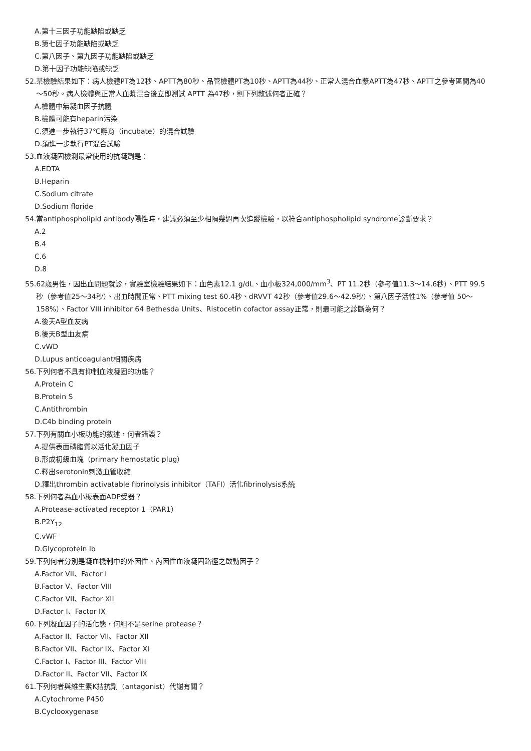A.第十三因子功能缺陷或缺乏
B.第七因子功能缺陷或缺乏
C.第八因子、第九因子功能缺陷或缺乏
D.第十因子功能缺陷或缺乏
52.某檢驗結果如下：病人檢體PT為12秒、APTT為80秒、品管檢體PT為10秒、APTT為44秒、正常人混合血漿APTT為47秒、APTT之參考區間為40～50秒。病人檢體與正常人血漿混合後立即測試 APTT 為47秒，則下列敘述何者正確？
A.檢體中無凝血因子抗體
B.檢體可能有heparin污染
C.須進一步執行37℃孵育（incubate）的混合試驗
D.須進一步執行PT混合試驗
53.血液凝固檢測最常使用的抗凝劑是：
A.EDTA
B.Heparin
C.Sodium citrate
D.Sodium floride
54.當antiphospholipid antibody陽性時，建議必須至少相隔幾週再次追蹤檢驗，以符合antiphospholipid syndrome診斷要求？
A.2
B.4
C.6
D.8
55.62歲男性，因出血問題就診，實驗室檢驗結果如下：血色素12.1 g/dL、血小板324,000/mm<sup>3</sup>、PT 11.2秒（參考值11.3～14.6秒）、PTT 99.5秒（參考值25～34秒）、出血時間正常、PTT mixing test 60.4秒、dRVVT 42秒（參考值29.6～42.9秒）、第八因子活性1%（參考值 50～158%）、Factor VIII inhibitor 64 Bethesda Units、Ristocetin cofactor assay正常，則最可能之診斷為何？
A.後天A型血友病
B.後天B型血友病
C.vWD
D.Lupus anticoagulant相關疾病
56.下列何者不具有抑制血液凝固的功能？
A.Protein C
B.Protein S
C.Antithrombin
D.C4b binding protein
57.下列有關血小板功能的敘述，何者錯誤？
A.提供表面磷脂質以活化凝血因子
B.形成初級血塊（primary hemostatic plug）
C.釋出serotonin刺激血管收縮
D.釋出thrombin activatable fibrinolysis inhibitor（TAFI）活化fibrinolysis系統
58.下列何者為血小板表面ADP受器？
A.Protease-activated receptor 1（PAR1）
B.P2Y<sub>12</sub>
C.vWF
D.Glycoprotein Ib
59.下列何者分別是凝血機制中的外因性、內因性血液凝固路徑之啟動因子？
A.Factor VII、Factor I
B.Factor V、Factor VIII
C.Factor VII、Factor XII
D.Factor I、Factor IX
60.下列凝血因子的活化態，何組不是serine protease？
A.Factor II、Factor VII、Factor XII
B.Factor VII、Factor IX、Factor XI
C.Factor I、Factor III、Factor VIII
D.Factor II、Factor VII、Factor IX
61.下列何者與維生素K拮抗劑（antagonist）代謝有關？
A.Cytochrome P450
B.Cyclooxygenase